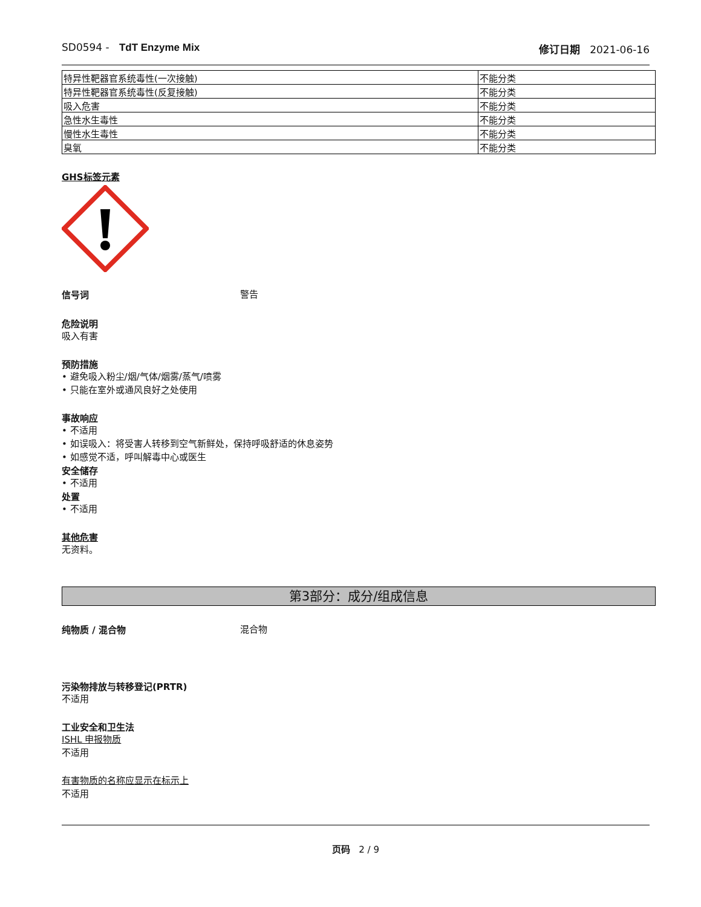SD0594 - TdT Enzyme Mix 修订日期 2021-06-16
| 特异性靶器官系统毒性(一次接触) | 不能分类 |
| 特异性靶器官系统毒性(反复接触) | 不能分类 |
| 吸入危害 | 不能分类 |
| 急性水生毒性 | 不能分类 |
| 慢性水生毒性 | 不能分类 |
| 臭氧 | 不能分类 |
GHS标签元素
信号词
警告
危险说明
吸入有害
预防措施
• 避免吸入粉尘/烟/气体/烟雾/蒸气/喷雾
• 只能在室外或通风良好之处使用
事故响应
• 不适用
• 如误吸入：将受害人转移到空气新鲜处，保持呼吸舒适的休息姿势
• 如感觉不适，呼叫解毒中心或医生
安全储存
• 不适用
处置
• 不适用
其他危害
无资料。
第3部分：成分/组成信息
纯物质 / 混合物
混合物
污染物排放与转移登记(PRTR)
不适用
工业安全和卫生法
ISHL 申报物质
不适用
有害物质的名称应显示在标示上
不适用
页码 2 / 9